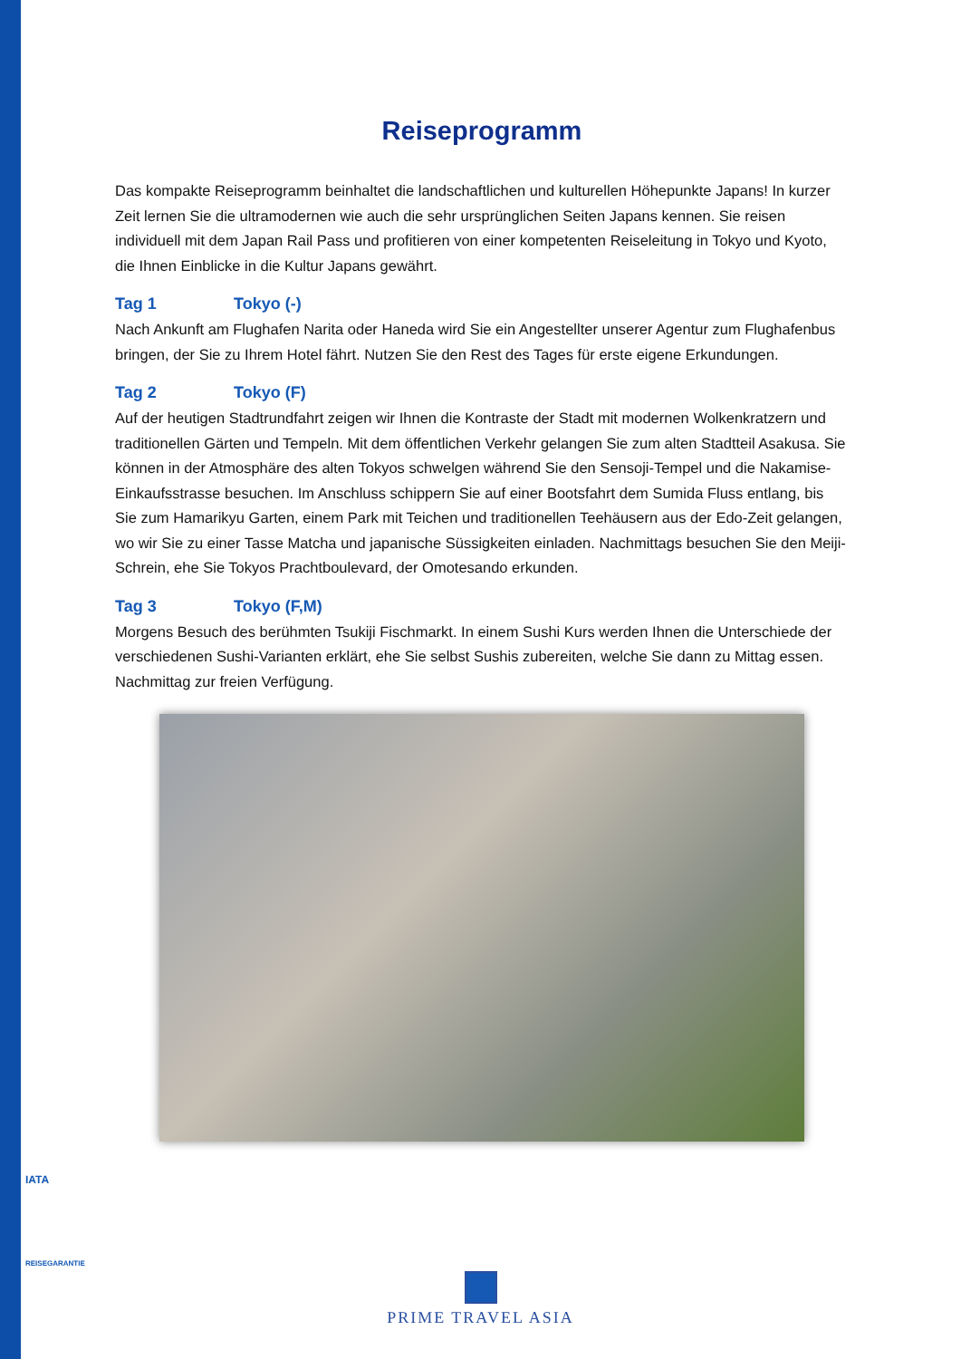Reiseprogramm
Das kompakte Reiseprogramm beinhaltet die landschaftlichen und kulturellen Höhepunkte Japans! In kurzer Zeit lernen Sie die ultramodernen wie auch die sehr ursprünglichen Seiten Japans kennen. Sie reisen individuell mit dem Japan Rail Pass und profitieren von einer kompetenten Reiseleitung in Tokyo und Kyoto, die Ihnen Einblicke in die Kultur Japans gewährt.
Tag 1 Tokyo (-)
Nach Ankunft am Flughafen Narita oder Haneda wird Sie ein Angestellter unserer Agentur zum Flughafenbus bringen, der Sie zu Ihrem Hotel fährt. Nutzen Sie den Rest des Tages für erste eigene Erkundungen.
Tag 2 Tokyo (F)
Auf der heutigen Stadtrundfahrt zeigen wir Ihnen die Kontraste der Stadt mit modernen Wolkenkratzern und traditionellen Gärten und Tempeln. Mit dem öffentlichen Verkehr gelangen Sie zum alten Stadtteil Asakusa. Sie können in der Atmosphäre des alten Tokyos schwelgen während Sie den Sensoji-Tempel und die Nakamise-Einkaufsstrasse besuchen. Im Anschluss schippern Sie auf einer Bootsfahrt dem Sumida Fluss entlang, bis Sie zum Hamarikyu Garten, einem Park mit Teichen und traditionellen Teehäusern aus der Edo-Zeit gelangen, wo wir Sie zu einer Tasse Matcha und japanische Süssigkeiten einladen. Nachmittags besuchen Sie den Meiji-Schrein, ehe Sie Tokyos Prachtboulevard, der Omotesando erkunden.
Tag 3 Tokyo (F,M)
Morgens Besuch des berühmten Tsukiji Fischmarkt. In einem Sushi Kurs werden Ihnen die Unterschiede der verschiedenen Sushi-Varianten erklärt, ehe Sie selbst Sushis zubereiten, welche Sie dann zu Mittag essen. Nachmittag zur freien Verfügung.
IATA
REISEGARANTIE
PRIME TRAVEL ASIA